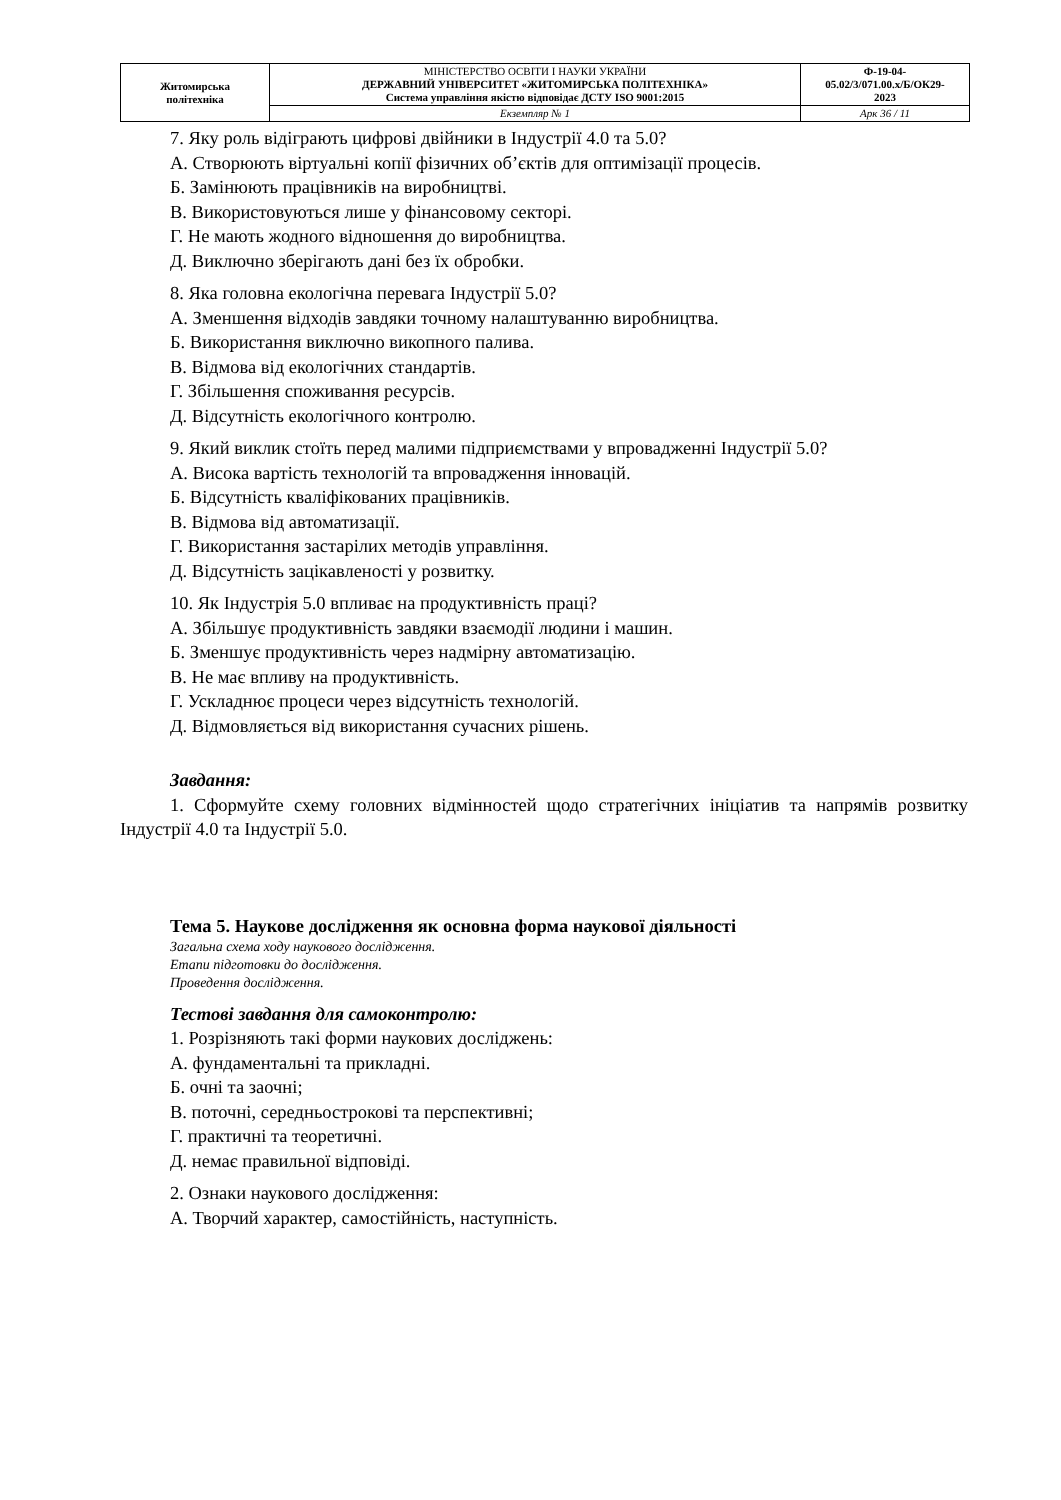| Житомирська політехніка | МІНІСТЕРСТВО ОСВІТИ І НАУКИ УКРАЇНИ ДЕРЖАВНИЙ УНІВЕРСИТЕТ «ЖИТОМИРСЬКА ПОЛІТЕХНІКА» Система управління якістю відповідає ДСТУ ISO 9001:2015 | Ф-19-04- 05.02/3/071.00.х/Б/ОК29- 2023 |
| | Екземпляр № 1 | Арк 36 / 11 |
7. Яку роль відіграють цифрові двійники в Індустрії 4.0 та 5.0?
А. Створюють віртуальні копії фізичних об’єктів для оптимізації процесів.
Б. Замінюють працівників на виробництві.
В. Використовуються лише у фінансовому секторі.
Г. Не мають жодного відношення до виробництва.
Д. Виключно зберігають дані без їх обробки.
8. Яка головна екологічна перевага Індустрії 5.0?
А. Зменшення відходів завдяки точному налаштуванню виробництва.
Б. Використання виключно викопного палива.
В. Відмова від екологічних стандартів.
Г. Збільшення споживання ресурсів.
Д. Відсутність екологічного контролю.
9. Який виклик стоїть перед малими підприємствами у впровадженні Індустрії 5.0?
А. Висока вартість технологій та впровадження інновацій.
Б. Відсутність кваліфікованих працівників.
В. Відмова від автоматизації.
Г. Використання застарілих методів управління.
Д. Відсутність зацікавленості у розвитку.
10. Як Індустрія 5.0 впливає на продуктивність праці?
А. Збільшує продуктивність завдяки взаємодії людини і машин.
Б. Зменшує продуктивність через надмірну автоматизацію.
В. Не має впливу на продуктивність.
Г. Ускладнює процеси через відсутність технологій.
Д. Відмовляється від використання сучасних рішень.
Завдання:
1. Сформуйте схему головних відмінностей щодо стратегічних ініціатив та напрямів розвитку Індустрії 4.0 та Індустрії 5.0.
Тема 5. Наукове дослідження як основна форма наукової діяльності
Загальна схема ходу наукового дослідження.
Етапи підготовки до дослідження.
Проведення дослідження.
Тестові завдання для самоконтролю:
1. Розрізняють такі форми наукових досліджень:
А. фундаментальні та прикладні.
Б. очні та заочні;
В. поточні, середньострокові та перспективні;
Г. практичні та теоретичні.
Д. немає правильної відповіді.
2. Ознаки наукового дослідження:
А. Творчий характер, самостійність, наступність.